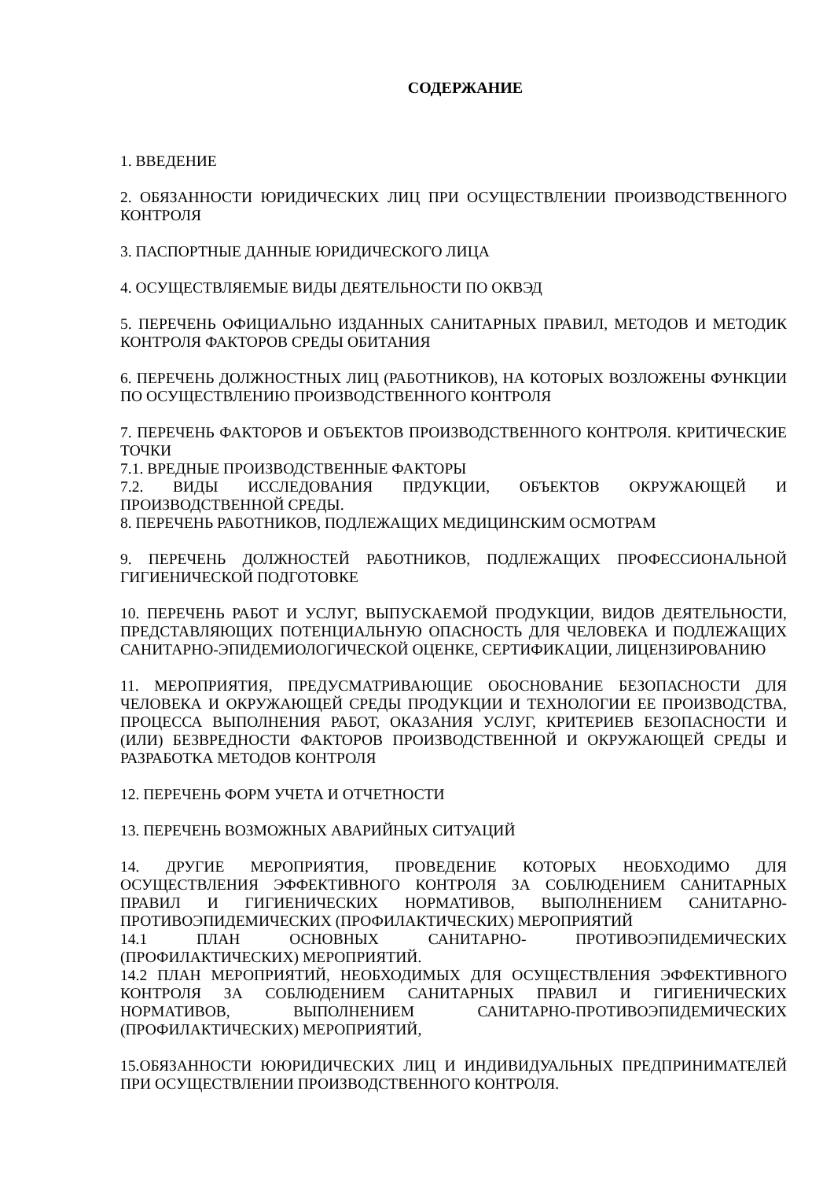СОДЕРЖАНИЕ
1. ВВЕДЕНИЕ
2. ОБЯЗАННОСТИ ЮРИДИЧЕСКИХ ЛИЦ ПРИ ОСУЩЕСТВЛЕНИИ ПРОИЗВОДСТВЕННОГО КОНТРОЛЯ
3. ПАСПОРТНЫЕ ДАННЫЕ ЮРИДИЧЕСКОГО ЛИЦА
4. ОСУЩЕСТВЛЯЕМЫЕ ВИДЫ ДЕЯТЕЛЬНОСТИ ПО ОКВЭД
5. ПЕРЕЧЕНЬ ОФИЦИАЛЬНО ИЗДАННЫХ САНИТАРНЫХ ПРАВИЛ, МЕТОДОВ И МЕТОДИК КОНТРОЛЯ ФАКТОРОВ СРЕДЫ ОБИТАНИЯ
6. ПЕРЕЧЕНЬ ДОЛЖНОСТНЫХ ЛИЦ (РАБОТНИКОВ), НА КОТОРЫХ ВОЗЛОЖЕНЫ ФУНКЦИИ ПО ОСУЩЕСТВЛЕНИЮ ПРОИЗВОДСТВЕННОГО КОНТРОЛЯ
7. ПЕРЕЧЕНЬ ФАКТОРОВ И ОБЪЕКТОВ ПРОИЗВОДСТВЕННОГО КОНТРОЛЯ. КРИТИЧЕСКИЕ ТОЧКИ
7.1. ВРЕДНЫЕ ПРОИЗВОДСТВЕННЫЕ ФАКТОРЫ
7.2. ВИДЫ ИССЛЕДОВАНИЯ ПРДУКЦИИ, ОБЪЕКТОВ ОКРУЖАЮЩЕЙ И ПРОИЗВОДСТВЕННОЙ СРЕДЫ.
8. ПЕРЕЧЕНЬ РАБОТНИКОВ, ПОДЛЕЖАЩИХ МЕДИЦИНСКИМ ОСМОТРАМ
9. ПЕРЕЧЕНЬ ДОЛЖНОСТЕЙ РАБОТНИКОВ, ПОДЛЕЖАЩИХ ПРОФЕССИОНАЛЬНОЙ ГИГИЕНИЧЕСКОЙ ПОДГОТОВКЕ
10. ПЕРЕЧЕНЬ РАБОТ И УСЛУГ, ВЫПУСКАЕМОЙ ПРОДУКЦИИ, ВИДОВ ДЕЯТЕЛЬНОСТИ, ПРЕДСТАВЛЯЮЩИХ ПОТЕНЦИАЛЬНУЮ ОПАСНОСТЬ ДЛЯ ЧЕЛОВЕКА И ПОДЛЕЖАЩИХ САНИТАРНО-ЭПИДЕМИОЛОГИЧЕСКОЙ ОЦЕНКЕ, СЕРТИФИКАЦИИ, ЛИЦЕНЗИРОВАНИЮ
11. МЕРОПРИЯТИЯ, ПРЕДУСМАТРИВАЮЩИЕ ОБОСНОВАНИЕ БЕЗОПАСНОСТИ ДЛЯ ЧЕЛОВЕКА И ОКРУЖАЮЩЕЙ СРЕДЫ ПРОДУКЦИИ И ТЕХНОЛОГИИ ЕЕ ПРОИЗВОДСТВА, ПРОЦЕССА ВЫПОЛНЕНИЯ РАБОТ, ОКАЗАНИЯ УСЛУГ, КРИТЕРИЕВ БЕЗОПАСНОСТИ И (ИЛИ) БЕЗВРЕДНОСТИ ФАКТОРОВ ПРОИЗВОДСТВЕННОЙ И ОКРУЖАЮЩЕЙ СРЕДЫ И РАЗРАБОТКА МЕТОДОВ КОНТРОЛЯ
12. ПЕРЕЧЕНЬ ФОРМ УЧЕТА И ОТЧЕТНОСТИ
13. ПЕРЕЧЕНЬ ВОЗМОЖНЫХ АВАРИЙНЫХ СИТУАЦИЙ
14. ДРУГИЕ МЕРОПРИЯТИЯ, ПРОВЕДЕНИЕ КОТОРЫХ НЕОБХОДИМО ДЛЯ ОСУЩЕСТВЛЕНИЯ ЭФФЕКТИВНОГО КОНТРОЛЯ ЗА СОБЛЮДЕНИЕМ САНИТАРНЫХ ПРАВИЛ И ГИГИЕНИЧЕСКИХ НОРМАТИВОВ, ВЫПОЛНЕНИЕМ САНИТАРНО-ПРОТИВОЭПИДЕМИЧЕСКИХ (ПРОФИЛАКТИЧЕСКИХ) МЕРОПРИЯТИЙ
14.1 ПЛАН ОСНОВНЫХ САНИТАРНО- ПРОТИВОЭПИДЕМИЧЕСКИХ (ПРОФИЛАКТИЧЕСКИХ) МЕРОПРИЯТИЙ.
14.2 ПЛАН МЕРОПРИЯТИЙ, НЕОБХОДИМЫХ ДЛЯ ОСУЩЕСТВЛЕНИЯ ЭФФЕКТИВНОГО КОНТРОЛЯ ЗА СОБЛЮДЕНИЕМ САНИТАРНЫХ ПРАВИЛ И ГИГИЕНИЧЕСКИХ НОРМАТИВОВ, ВЫПОЛНЕНИЕМ САНИТАРНО-ПРОТИВОЭПИДЕМИЧЕСКИХ (ПРОФИЛАКТИЧЕСКИХ) МЕРОПРИЯТИЙ,
15.ОБЯЗАННОСТИ ЮЮРИДИЧЕСКИХ ЛИЦ И ИНДИВИДУАЛЬНЫХ ПРЕДПРИНИМАТЕЛЕЙ ПРИ ОСУЩЕСТВЛЕНИИ ПРОИЗВОДСТВЕННОГО КОНТРОЛЯ.